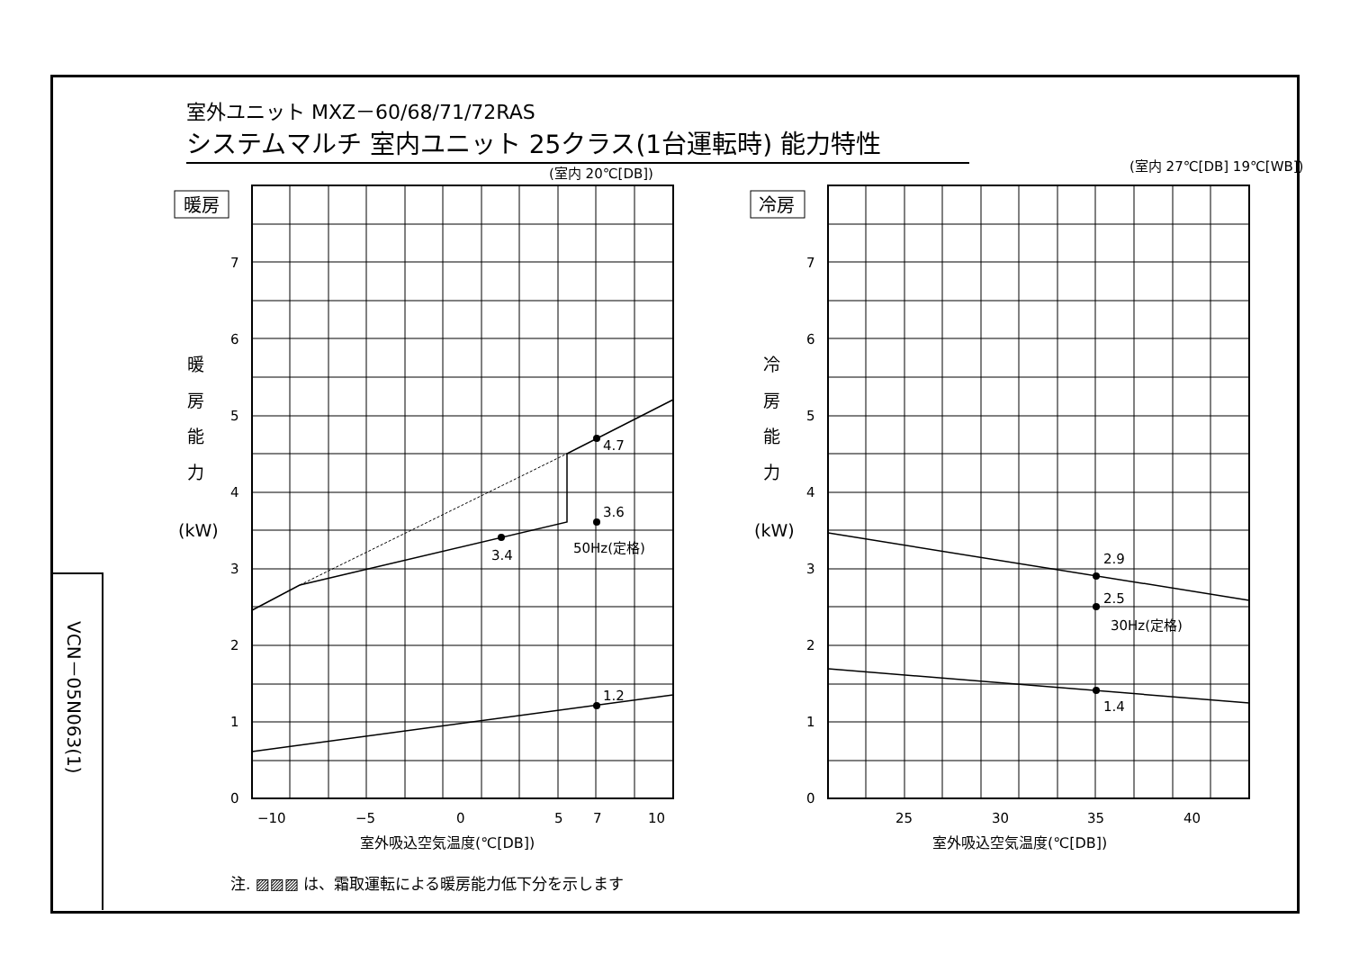室外ユニット MXZ－60/68/71/72RAS
システムマルチ 室内ユニット 25クラス(1台運転時) 能力特性
VCN－05N063(1)
暖房
冷房
(室内 20℃[DB])
(室内 27℃[DB] 19℃[WB])
暖
房
能
力
(kW)
冷
房
能
力
(kW)
0
1
2
3
4
5
6
7
0
1
2
3
4
5
6
7
4.7
3.6
50Hz(定格)
3.4
1.2
2.9
2.5
30Hz(定格)
1.4
−10
−5
0
5
7
10
25
30
35
40
室外吸込空気温度(℃[DB])
室外吸込空気温度(℃[DB])
注. ▨▨▨ は、霜取運転による暖房能力低下分を示します